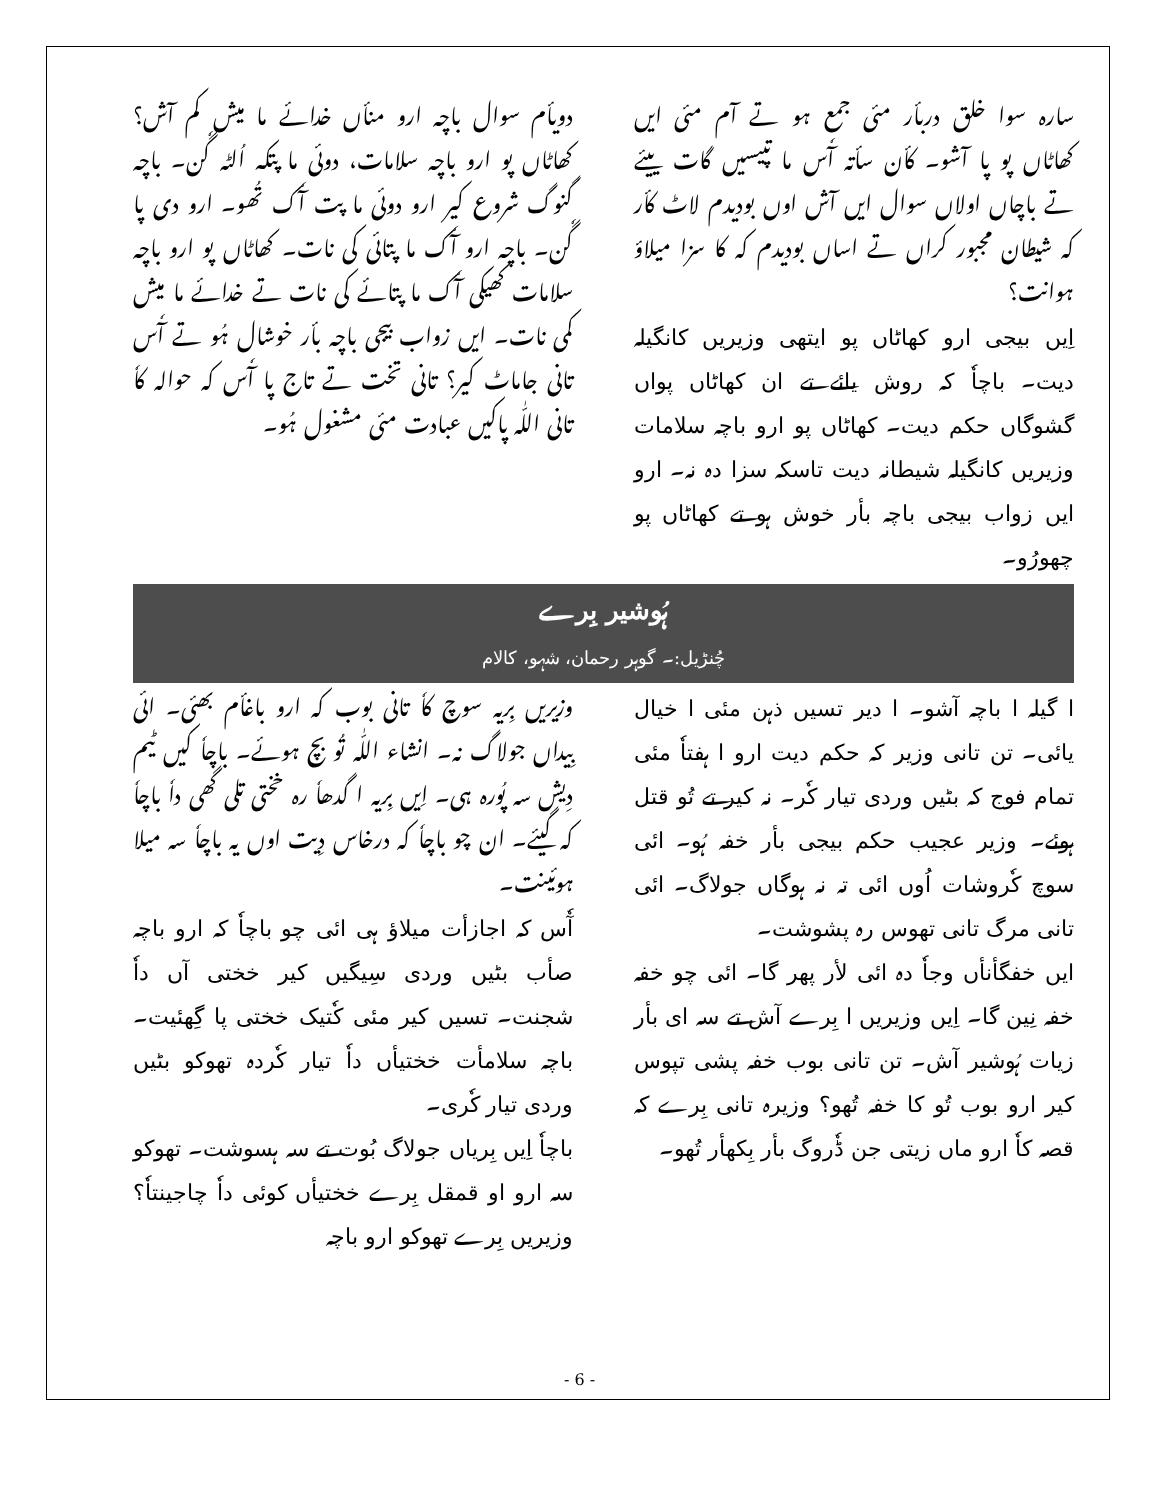سارہ سوا خلق دربأر مئی جمع ہو تے آم مئی ایں کھاٹاں پو پا آشو۔ کأن سأتہ آٗس ما تپیسیں گات ییئے تے باچاں اولاں سوال ایں آش اوں بودیدم لاٹ کأر کہ شیطان مجبور کراں تے اساں بودیدم کہ کا سزا میلاؤ ہوانت؟
اِیں بیجی ارو کھاٹاں پو ایتھی وزیریں کانگیلہ دیت۔ باچاٗ کہ روش یائے تے ان کھاٹاں پواں گشوگاں حکم دیت۔ کھاٹاں پو ارو باچہ سلامات وزیریں کانگیلہ شیطانہ دیت تاسکہ سزا دہ نہ۔ ارو ایں زواب بیجی باچہ بأر خوش ہو تے کھاٹاں پو چھورُو۔
دویأم سوال باچہ ارو منأں خدائے ما میش کم آش؟ کھاٹاں پو ارو باچہ سلامات، دوئی ما پتکہ اُلٹہ گٗن۔ باچہ گنوگ شروع کیر ارو دوئی ما پت آٗک تُھو۔ ارو دی پا گٗن۔ باچہ ارو آٗک ما پتائی کی نات۔ کھاٹاں پو ارو باچہ سلامات کھیکی آٗک ما پتائے کی نات تے خدائے ما میش کمی نات۔ ایں زواب بیجی باچہ بأر خوشال ہُو تے آٗس تانی جاماٹ کیر؟ تانی تخت تے تاج پا آٗس کہ حوالہ کاٗ تانی اللّٰہ پاکیں عبادت مئی مشغول ہُو۔
ہُوشیر بِرے
چُنڑیل:۔ گوہر رحمان، شہو، کالام
ا گیلہ ا باچہ آشو۔ ا دیر تسیں ذہن مئی ا خیال یائی۔ تن تانی وزیر کہ حکم دیت ارو ا ہفتاٗ مئی تمام فوج کہ بٹیں وردی تیار کٗر۔ نہ کیر تے تُو قتل ہوئے۔ وزیر عجیب حکم بیجی بأر خفہ ہُو۔ ائی سوچ کٗروشات اُوں ائی تہ نہ ہوگاں جولاگ۔ ائی تانی مرگ تانی تھوس رہ پشوشت۔
ایں خفگأنأں وجاٗ دہ ائی لأر پھر گا۔ ائی چو خفہ خفہ نِین گا۔ اِیں وزیریں ا بِرے آش تے سہ ای بأر زیات ہُوشیر آش۔ تن تانی بوب خفہ پشی تپوس کیر ارو بوب تُو کا خفہ تُھو؟ وزیرہ تانی بِرے کہ قصہ کاٗ ارو ماں زیتی جن ڈٗروگ بأر بِکھأر تُھو۔
وزیریں بِریہ سوچ کاٗ تانی بوب کہ ارو باغأم بھئی۔ ائی بِیداں جولاگ نہ۔ انشاء اللّٰہ تُو بچ ہوئے۔ باچاٗ کیں ٹیم دِیش سہ پُورہ ہی۔ اِیں بِریہ ا گدھاٗ رہ خختی تلی گھی داٗ باچاٗ کہ گیئے۔ ان چو باچاٗ کہ درخاس دِیت اوں یہ باچاٗ سہ میلا ہوئینت۔
آٗس کہ اجازأت میلاؤ ہی ائی چو باچاٗ کہ ارو باچہ صأب بٹیں وردی سِیگیں کیر خختی آں داٗ شجنت۔ تسیں کیر مئی کٗتیک خختی پا گِھئیت۔ باچہ سلامأت خختیأں داٗ تیار کٗردہ تھوکو بٹیں وردی تیار کٗری۔
باچاٗ اِیں بِریاں جولاگ بُوت تے سہ ہسوشت۔ تھوکو سہ ارو او قمقل بِرے خختیأں کوئی داٗ چاجینتاٗ؟ وزیریں بِرے تھوکو ارو باچہ
- 6 -